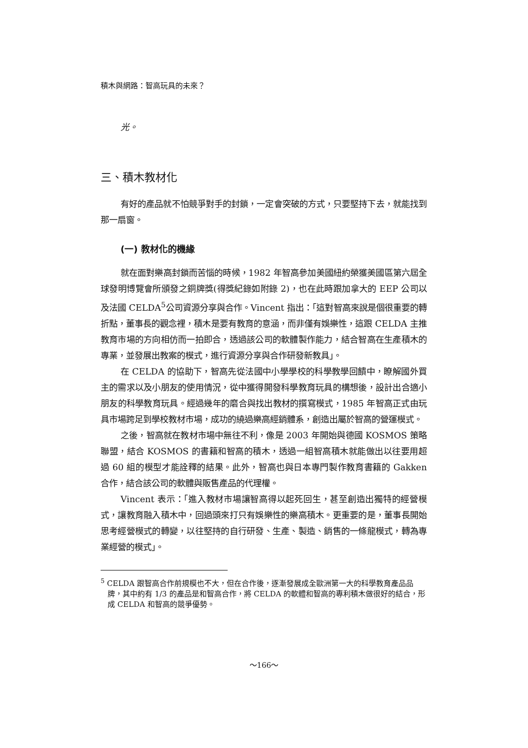積木與網路：智高玩具的未來？
光。
三、積木教材化
有好的產品就不怕競爭對手的封鎖，一定會突破的方式，只要堅持下去，就能找到那一扇窗。
(一) 教材化的機緣
就在面對樂高封鎖而苦惱的時候，1982 年智高參加美國紐約榮獲美國區第六屆全球發明博覽會所頒發之銅牌獎(得獎紀錄如附錄 2)，也在此時跟加拿大的 EEP 公司以及法國 CELDA<sup>5</sup>公司資源分享與合作。Vincent 指出：「這對智高來說是個很重要的轉折點，董事長的觀念裡，積木是要有教育的意涵，而非僅有娛樂性，這跟 CELDA 主推教育市場的方向相仿而一拍即合，透過該公司的軟體製作能力，結合智高在生產積木的專業，並發展出教案的模式，進行資源分享與合作研發新教具」。
在 CELDA 的協助下，智高先從法國中小學學校的科學教學回饋中，瞭解國外買主的需求以及小朋友的使用情況，從中獲得開發科學教育玩具的構想後，設計出合適小朋友的科學教育玩具。經過幾年的磨合與找出教材的撰寫模式，1985 年智高正式由玩具市場跨足到學校教材市場，成功的繞過樂高經銷體系，創造出屬於智高的營運模式。
之後，智高就在教材市場中無往不利，像是 2003 年開始與德國 KOSMOS 策略聯盟，結合 KOSMOS 的書籍和智高的積木，透過一組智高積木就能做出以往要用超過 60 組的模型才能詮釋的結果。此外，智高也與日本專門製作教育書籍的 Gakken 合作，結合該公司的軟體與販售產品的代理權。
Vincent 表示：「進入教材市場讓智高得以起死回生，甚至創造出獨特的經營模式，讓教育融入積木中，回過頭來打只有娛樂性的樂高積木。更重要的是，董事長開始思考經營模式的轉變，以往堅持的自行研發、生產、製造、銷售的一條龍模式，轉為專業經營的模式」。
<sup>5</sup> CELDA 跟智高合作前規模也不大，但在合作後，逐漸發展成全歐洲第一大的科學教育產品品牌，其中約有 1/3 的產品是和智高合作，將 CELDA 的軟體和智高的專利積木做很好的結合，形成 CELDA 和智高的競爭優勢。
～166～